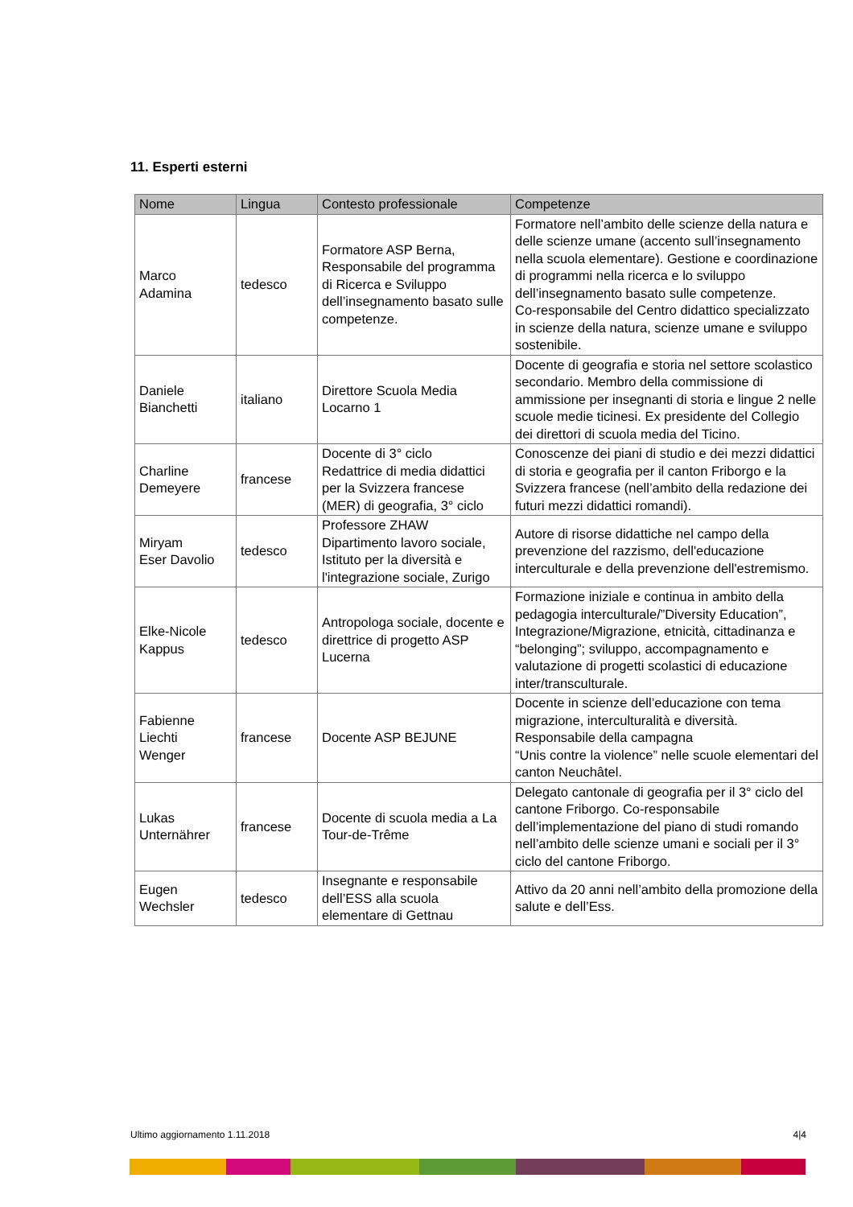11. Esperti esterni
| Nome | Lingua | Contesto professionale | Competenze |
| --- | --- | --- | --- |
| Marco Adamina | tedesco | Formatore ASP Berna, Responsabile del programma di Ricerca e Sviluppo dell’insegnamento basato sulle competenze. | Formatore nell’ambito delle scienze della natura e delle scienze umane (accento sull’insegnamento nella scuola elementare). Gestione e coordinazione di programmi nella ricerca e lo sviluppo dell’insegnamento basato sulle competenze. Co-responsabile del Centro didattico specializzato in scienze della natura, scienze umane e sviluppo sostenibile. |
| Daniele Bianchetti | italiano | Direttore Scuola Media Locarno 1 | Docente di geografia e storia nel settore scolastico secondario. Membro della commissione di ammissione per insegnanti di storia e lingue 2 nelle scuole medie ticinesi. Ex presidente del Collegio dei direttori di scuola media del Ticino. |
| Charline Demeyere | francese | Docente di 3° ciclo Redattrice di media didattici per la Svizzera francese (MER) di geografia, 3° ciclo | Conoscenze dei piani di studio e dei mezzi didattici di storia e geografia per il canton Friborgo e la Svizzera francese (nell’ambito della redazione dei futuri mezzi didattici romandi). |
| Miryam Eser Davolio | tedesco | Professore ZHAW Dipartimento lavoro sociale, Istituto per la diversità e l'integrazione sociale, Zurigo | Autore di risorse didattiche nel campo della prevenzione del razzismo, dell'educazione interculturale e della prevenzione dell'estremismo. |
| Elke-Nicole Kappus | tedesco | Antropologa sociale, docente e direttrice di progetto ASP Lucerna | Formazione iniziale e continua in ambito della pedagogia interculturale/”Diversity Education”, Integrazione/Migrazione, etnicità, cittadinanza e “belonging”; sviluppo, accompagnamento e valutazione di progetti scolastici di educazione inter/transculturale. |
| Fabienne Liechti Wenger | francese | Docente ASP BEJUNE | Docente in scienze dell’educazione con tema migrazione, interculturalità e diversità. Responsabile della campagna “Unis contre la violence” nelle scuole elementari del canton Neuchâtel. |
| Lukas Unternährer | francese | Docente di scuola media a La Tour-de-Trême | Delegato cantonale di geografia per il 3° ciclo del cantone Friborgo. Co-responsabile dell’implementazione del piano di studi romando nell’ambito delle scienze umani e sociali per il 3° ciclo del cantone Friborgo. |
| Eugen Wechsler | tedesco | Insegnante e responsabile dell’ESS alla scuola elementare di Gettnau | Attivo da 20 anni nell’ambito della promozione della salute e dell’Ess. |
Ultimo aggiornamento 1.11.2018 4|4